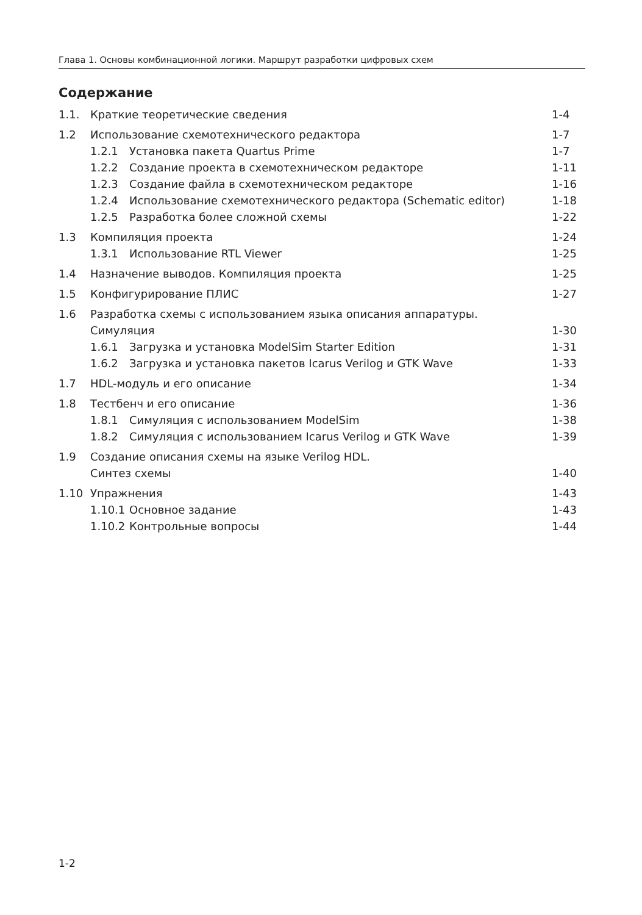Глава 1. Основы комбинационной логики. Маршрут разработки цифровых схем
Содержание
| 1.1. | Краткие теоретические сведения | | 1-4 |
| 1.2 | Использование схемотехнического редактора | | 1-7 |
| | 1.2.1 | Установка пакета Quartus Prime | 1-7 |
| | 1.2.2 | Создание проекта в схемотехническом редакторе | 1-11 |
| | 1.2.3 | Создание файла в схемотехническом редакторе | 1-16 |
| | 1.2.4 | Использование схемотехнического редактора (Schematic editor) | 1-18 |
| | 1.2.5 | Разработка более сложной схемы | 1-22 |
| 1.3 | Компиляция проекта | | 1-24 |
| | 1.3.1 | Использование RTL Viewer | 1-25 |
| 1.4 | Назначение выводов. Компиляция проекта | | 1-25 |
| 1.5 | Конфигурирование ПЛИС | | 1-27 |
| 1.6 | Разработка схемы с использованием языка описания аппаратуры. Симуляция | | 1-30 |
| | 1.6.1 | Загрузка и установка ModelSim Starter Edition | 1-31 |
| | 1.6.2 | Загрузка и установка пакетов Icarus Verilog и GTK Wave | 1-33 |
| 1.7 | HDL-модуль и его описание | | 1-34 |
| 1.8 | Тестбенч и его описание | | 1-36 |
| | 1.8.1 | Симуляция с использованием ModelSim | 1-38 |
| | 1.8.2 | Симуляция с использованием Icarus Verilog и GTK Wave | 1-39 |
| 1.9 | Создание описания схемы на языке Verilog HDL. Синтез схемы | | 1-40 |
| 1.10 | Упражнения | | 1-43 |
| | 1.10.1 | Основное задание | 1-43 |
| | 1.10.2 | Контрольные вопросы | 1-44 |
1-2